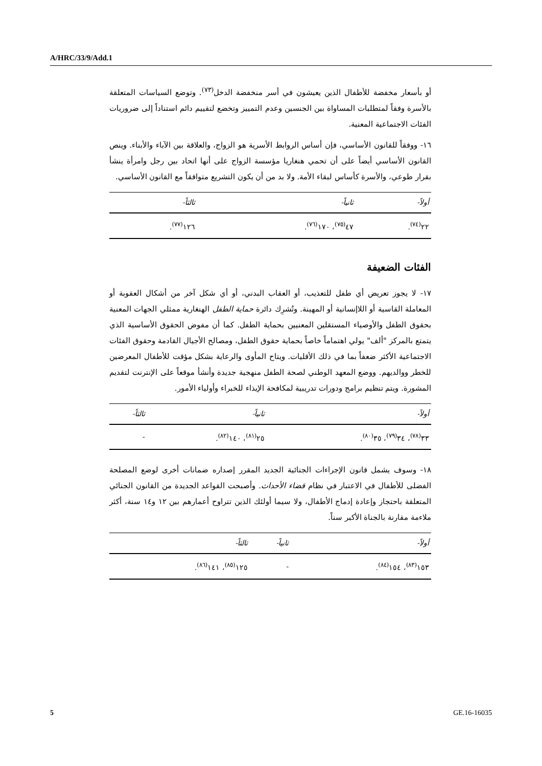A/HRC/33/9/Add.1
أو بأسعار مخفضة للأطفال الذين يعيشون في أسر منخفضة الدخل<sup>(٧٣)</sup>. وتوضع السياسات المتعلقة بالأسرة وفقاً لمتطلبات المساواة بين الجنسين وعدم التمييز وتخضع لتقييم دائم استناداً إلى ضروريات الفئات الاجتماعية المعنية.
١٦- ووفقاً للقانون الأساسي، فإن أساس الروابط الأسرية هو الزواج، والعلاقة بين الآباء والأبناء. وينص القانون الأساسي أيضاً على أن تحمي هنغاريا مؤسسة الزواج على أنها اتحاد بين رجل وامرأة ينشأ بقرار طوعي، والأسرة كأساس لبقاء الأمة. ولا بد من أن يكون التشريع متوافقاً مع القانون الأساسي.
| أولاً- | ثانياً- | ثالثاً- |
| --- | --- | --- |
| ٢٢<sup>(٧٤)</sup>. | ٤٧<sup>(٧٥)</sup>، ١٧٠<sup>(٧٦)</sup>. | ١٢٦<sup>(٧٧)</sup>. |
الفئات الضعيفة
١٧- لا يجوز تعريض أي طفل للتعذيب، أو العقاب البدني، أو أي شكل آخر من أشكال العقوبة أو المعاملة القاسية أو اللاإنسانية أو المهينة. وتُشرِك دائرة حماية الطفل الهنغارية ممثلي الجهات المعنية بحقوق الطفل والأوصياء المستقلين المعنيين بحماية الطفل. كما أن مفوض الحقوق الأساسية الذي يتمتع بالمركز "ألف" يولي اهتماماً خاصاً بحماية حقوق الطفل، ومصالح الأجيال القادمة وحقوق الفئات الاجتماعية الأكثر ضعفاً بما في ذلك الأقليات. ويتاح المأوى والرعاية بشكل مؤقت للأطفال المعرضين للخطر ووالديهم. ووضع المعهد الوطني لصحة الطفل منهجية جديدة وأنشأ موقعاً على الإنترنت لتقديم المشورة. ويتم تنظيم برامج ودورات تدريبية لمكافحة الإيذاء للخبراء وأولياء الأمور.
| أولاً- | ثانياً- | ثالثاً- |
| --- | --- | --- |
| ٣٣<sup>(٧٨)</sup>، ٣٤<sup>(٧٩)</sup>، ٣٥<sup>(٨٠)</sup>. | ٢٥<sup>(٨١)</sup>، ١٤٠<sup>(٨٢)</sup>. | - |
١٨- وسوف يشمل قانون الإجراءات الجنائية الجديد المقرر إصداره ضمانات أخرى لوضع المصلحة الفضلى للأطفال في الاعتبار في نظام قضاء الأحداث. وأصبحت القواعد الجديدة من القانون الجنائي المتعلقة باحتجاز وإعادة إدماج الأطفال، ولا سيما أولئك الذين تتراوح أعمارهم بين ١٢ و١٤ سنة، أكثر ملاءمة مقارنة بالجناة الأكبر سناً.
| أولاً- | ثانياً- | ثالثاً- |
| --- | --- | --- |
| ١٥٣<sup>(٨٣)</sup>، ١٥٤<sup>(٨٤)</sup>. | - | ١٢٥<sup>(٨٥)</sup>، ١٤١<sup>(٨٦)</sup>. |
5 GE.16-16035